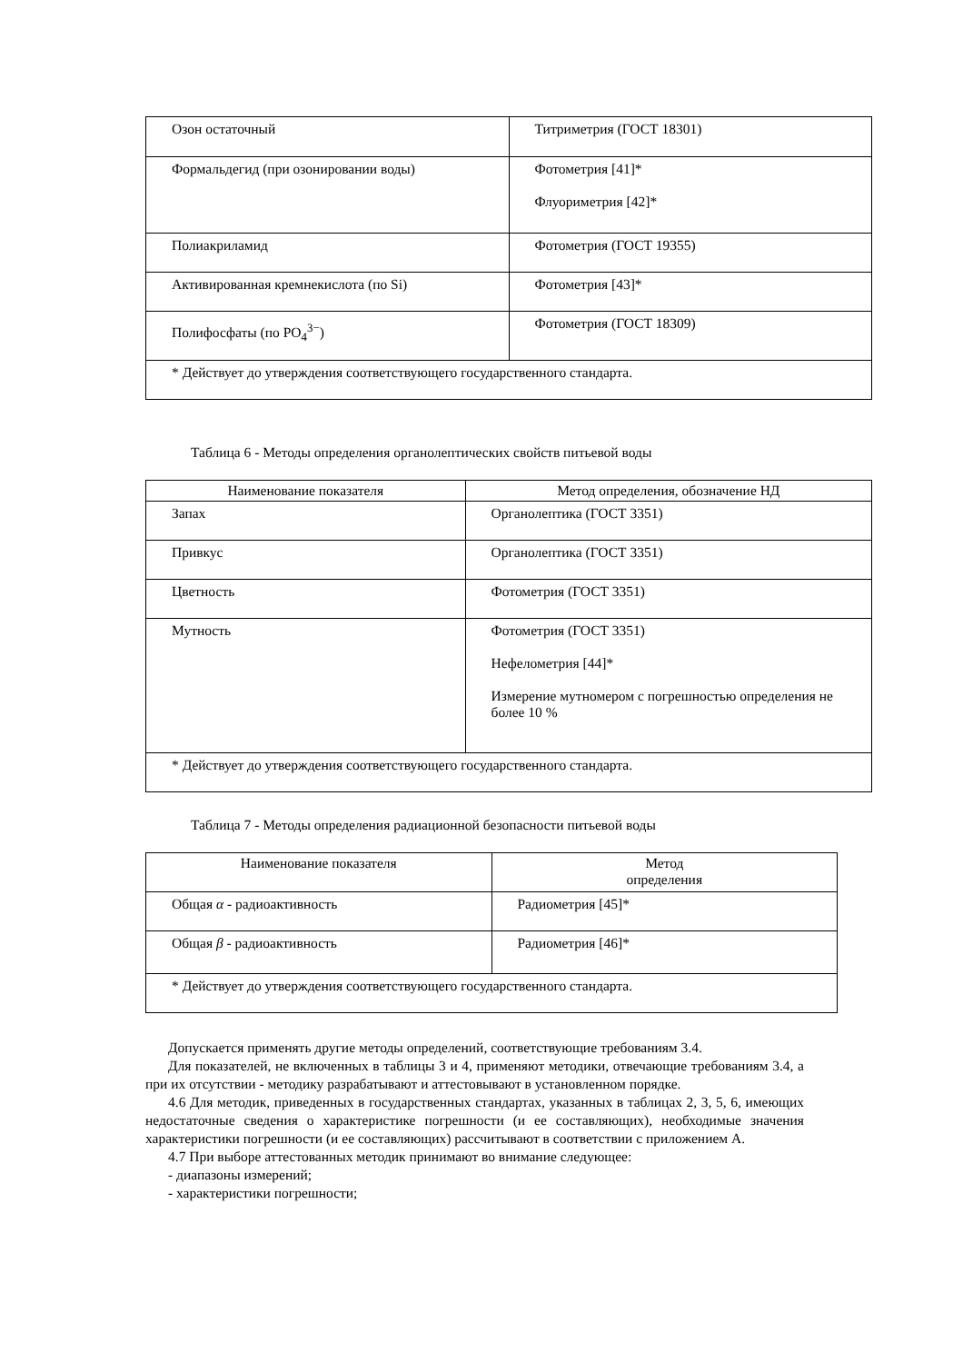| Озон остаточный | Титриметрия (ГОСТ 18301) |
| Формальдегид (при озонировании воды) | Фотометрия [41]* Флуориметрия [42]* |
| Полиакриламид | Фотометрия (ГОСТ 19355) |
| Активированная кремнекислота (по Si) | Фотометрия [43]* |
| Полифосфаты (по PO<sub>4</sub><sup>3−</sup>) | Фотометрия (ГОСТ 18309) |
| * Действует до утверждения соответствующего государственного стандарта. | |
Таблица 6 - Методы определения органолептических свойств питьевой воды
| Наименование показателя | Метод определения, обозначение НД |
| --- | --- |
| Запах | Органолептика (ГОСТ 3351) |
| Привкус | Органолептика (ГОСТ 3351) |
| Цветность | Фотометрия (ГОСТ 3351) |
| Мутность | Фотометрия (ГОСТ 3351) Нефелометрия [44]* Измерение мутномером с погрешностью определения не более 10 % |
| * Действует до утверждения соответствующего государственного стандарта. | |
Таблица 7 - Методы определения радиационной безопасности питьевой воды
| Наименование показателя | Метод определения |
| --- | --- |
| Общая α - радиоактивность | Радиометрия [45]* |
| Общая β - радиоактивность | Радиометрия [46]* |
| * Действует до утверждения соответствующего государственного стандарта. | |
Допускается применять другие методы определений, соответствующие требованиям 3.4.
Для показателей, не включенных в таблицы 3 и 4, применяют методики, отвечающие требованиям 3.4, а при их отсутствии - методику разрабатывают и аттестовывают в установленном порядке.
4.6 Для методик, приведенных в государственных стандартах, указанных в таблицах 2, 3, 5, 6, имеющих недостаточные сведения о характеристике погрешности (и ее составляющих), необходимые значения характеристики погрешности (и ее составляющих) рассчитывают в соответствии с приложением А.
4.7 При выборе аттестованных методик принимают во внимание следующее:
- диапазоны измерений;
- характеристики погрешности;